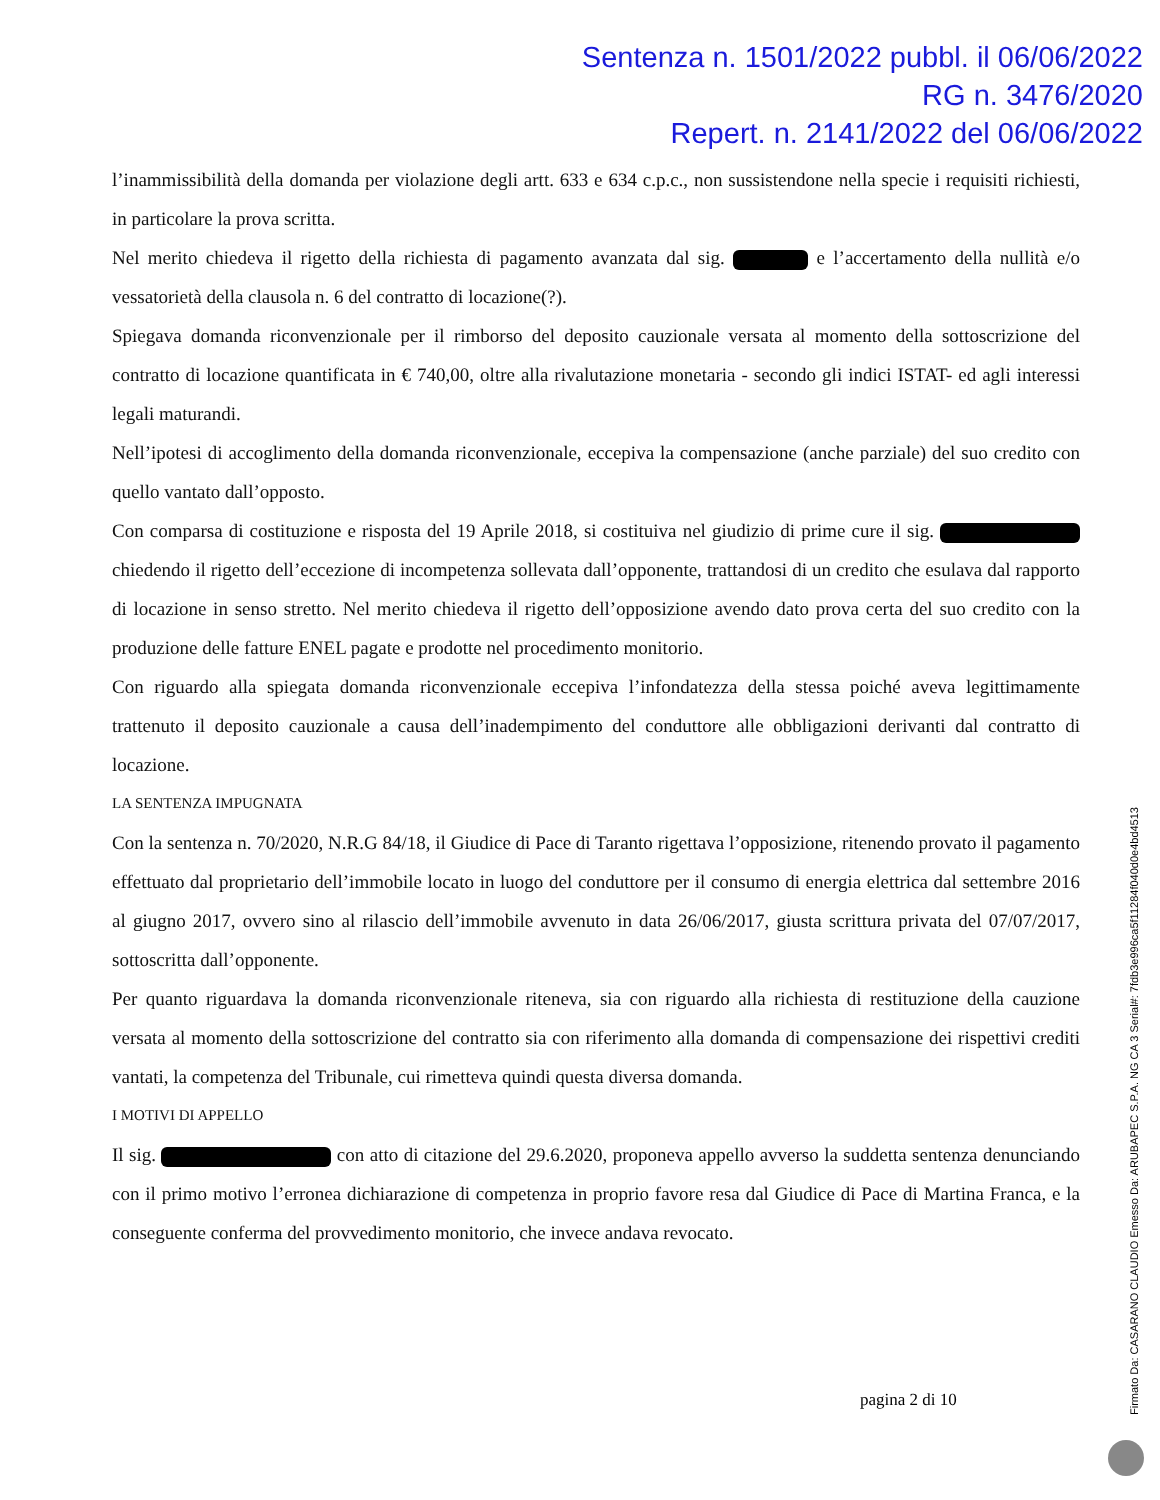Sentenza n. 1501/2022 pubbl. il 06/06/2022
RG n. 3476/2020
Repert. n. 2141/2022 del 06/06/2022
l’inammissibilità della domanda per violazione degli artt. 633 e 634 c.p.c., non sussistendone nella specie i requisiti richiesti, in particolare la prova scritta.
Nel merito chiedeva il rigetto della richiesta di pagamento avanzata dal sig. e l’accertamento della nullità e/o vessatorietà della clausola n. 6 del contratto di locazione(?).
Spiegava domanda riconvenzionale per il rimborso del deposito cauzionale versata al momento della sottoscrizione del contratto di locazione quantificata in € 740,00, oltre alla rivalutazione monetaria - secondo gli indici ISTAT- ed agli interessi legali maturandi.
Nell’ipotesi di accoglimento della domanda riconvenzionale, eccepiva la compensazione (anche parziale) del suo credito con quello vantato dall’opposto.
Con comparsa di costituzione e risposta del 19 Aprile 2018, si costituiva nel giudizio di prime cure il sig. chiedendo il rigetto dell’eccezione di incompetenza sollevata dall’opponente, trattandosi di un credito che esulava dal rapporto di locazione in senso stretto. Nel merito chiedeva il rigetto dell’opposizione avendo dato prova certa del suo credito con la produzione delle fatture ENEL pagate e prodotte nel procedimento monitorio.
Con riguardo alla spiegata domanda riconvenzionale eccepiva l’infondatezza della stessa poiché aveva legittimamente trattenuto il deposito cauzionale a causa dell’inadempimento del conduttore alle obbligazioni derivanti dal contratto di locazione.
LA SENTENZA IMPUGNATA
Con la sentenza n. 70/2020, N.R.G 84/18, il Giudice di Pace di Taranto rigettava l’opposizione, ritenendo provato il pagamento effettuato dal proprietario dell’immobile locato in luogo del conduttore per il consumo di energia elettrica dal settembre 2016 al giugno 2017, ovvero sino al rilascio dell’immobile avvenuto in data 26/06/2017, giusta scrittura privata del 07/07/2017, sottoscritta dall’opponente.
Per quanto riguardava la domanda riconvenzionale riteneva, sia con riguardo alla richiesta di restituzione della cauzione versata al momento della sottoscrizione del contratto sia con riferimento alla domanda di compensazione dei rispettivi crediti vantati, la competenza del Tribunale, cui rimetteva quindi questa diversa domanda.
I MOTIVI DI APPELLO
Il sig. con atto di citazione del 29.6.2020, proponeva appello avverso la suddetta sentenza denunciando con il primo motivo l’erronea dichiarazione di competenza in proprio favore resa dal Giudice di Pace di Martina Franca, e la conseguente conferma del provvedimento monitorio, che invece andava revocato.
pagina 2 di 10
Firmato Da: CASARANO CLAUDIO Emesso Da: ARUBAPEC S.P.A. NG CA 3 Serial#: 7fdb3e996ca5f11284f040d0e4bd4513